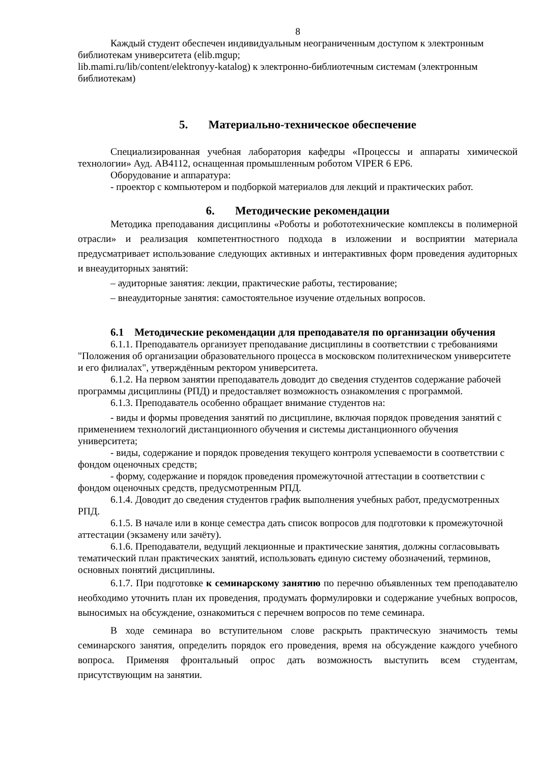8
Каждый студент обеспечен индивидуальным неограниченным доступом к электронным библиотекам университета (elib.mgup;
lib.mami.ru/lib/content/elektronyy-katalog) к электронно-библиотечным системам (электронным библиотекам)
5. Материально-техническое обеспечение
Специализированная учебная лаборатория кафедры «Процессы и аппараты химической технологии» Ауд. АВ4112, оснащенная промышленным роботом VIPER 6 EP6.
Оборудование и аппаратура:
- проектор с компьютером и подборкой материалов для лекций и практических работ.
6. Методические рекомендации
Методика преподавания дисциплины «Роботы и робототехнические комплексы в полимерной отрасли» и реализация компетентностного подхода в изложении и восприятии материала предусматривает использование следующих активных и интерактивных форм проведения аудиторных и внеаудиторных занятий:
– аудиторные занятия: лекции, практические работы, тестирование;
– внеаудиторные занятия: самостоятельное изучение отдельных вопросов.
6.1 Методические рекомендации для преподавателя по организации обучения
6.1.1. Преподаватель организует преподавание дисциплины в соответствии с требованиями "Положения об организации образовательного процесса в московском политехническом университете и его филиалах", утверждённым ректором университета.
6.1.2. На первом занятии преподаватель доводит до сведения студентов содержание рабочей программы дисциплины (РПД) и предоставляет возможность ознакомления с программой.
6.1.3. Преподаватель особенно обращает внимание студентов на:
- виды и формы проведения занятий по дисциплине, включая порядок проведения занятий с применением технологий дистанционного обучения и системы дистанционного обучения университета;
- виды, содержание и порядок проведения текущего контроля успеваемости в соответствии с фондом оценочных средств;
- форму, содержание и порядок проведения промежуточной аттестации в соответствии с фондом оценочных средств, предусмотренным РПД.
6.1.4. Доводит до сведения студентов график выполнения учебных работ, предусмотренных РПД.
6.1.5. В начале или в конце семестра дать список вопросов для подготовки к промежуточной аттестации (экзамену или зачёту).
6.1.6. Преподаватели, ведущий лекционные и практические занятия, должны согласовывать тематический план практических занятий, использовать единую систему обозначений, терминов, основных понятий дисциплины.
6.1.7. При подготовке к семинарскому занятию по перечню объявленных тем преподавателю необходимо уточнить план их проведения, продумать формулировки и содержание учебных вопросов, выносимых на обсуждение, ознакомиться с перечнем вопросов по теме семинара.
В ходе семинара во вступительном слове раскрыть практическую значимость темы семинарского занятия, определить порядок его проведения, время на обсуждение каждого учебного вопроса. Применяя фронтальный опрос дать возможность выступить всем студентам, присутствующим на занятии.